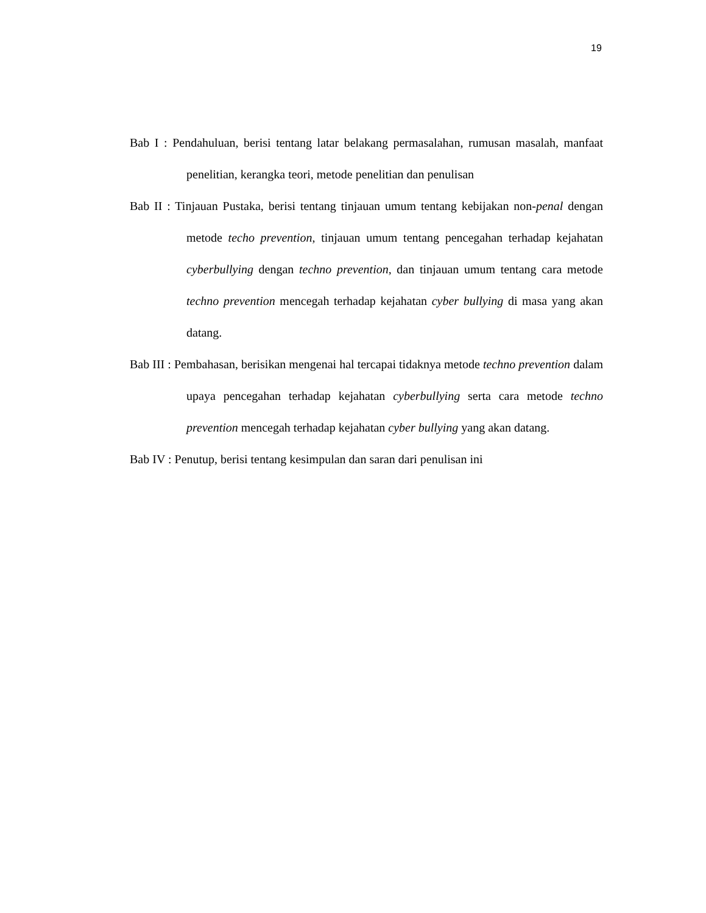19
Bab I : Pendahuluan, berisi tentang latar belakang permasalahan, rumusan masalah, manfaat penelitian, kerangka teori, metode penelitian dan penulisan
Bab II : Tinjauan Pustaka, berisi tentang tinjauan umum tentang kebijakan non-penal dengan metode techo prevention, tinjauan umum tentang pencegahan terhadap kejahatan cyberbullying dengan techno prevention, dan tinjauan umum tentang cara metode techno prevention mencegah terhadap kejahatan cyber bullying di masa yang akan datang.
Bab III : Pembahasan, berisikan mengenai hal tercapai tidaknya metode techno prevention dalam upaya pencegahan terhadap kejahatan cyberbullying serta cara metode techno prevention mencegah terhadap kejahatan cyber bullying yang akan datang.
Bab IV : Penutup, berisi tentang kesimpulan dan saran dari penulisan ini